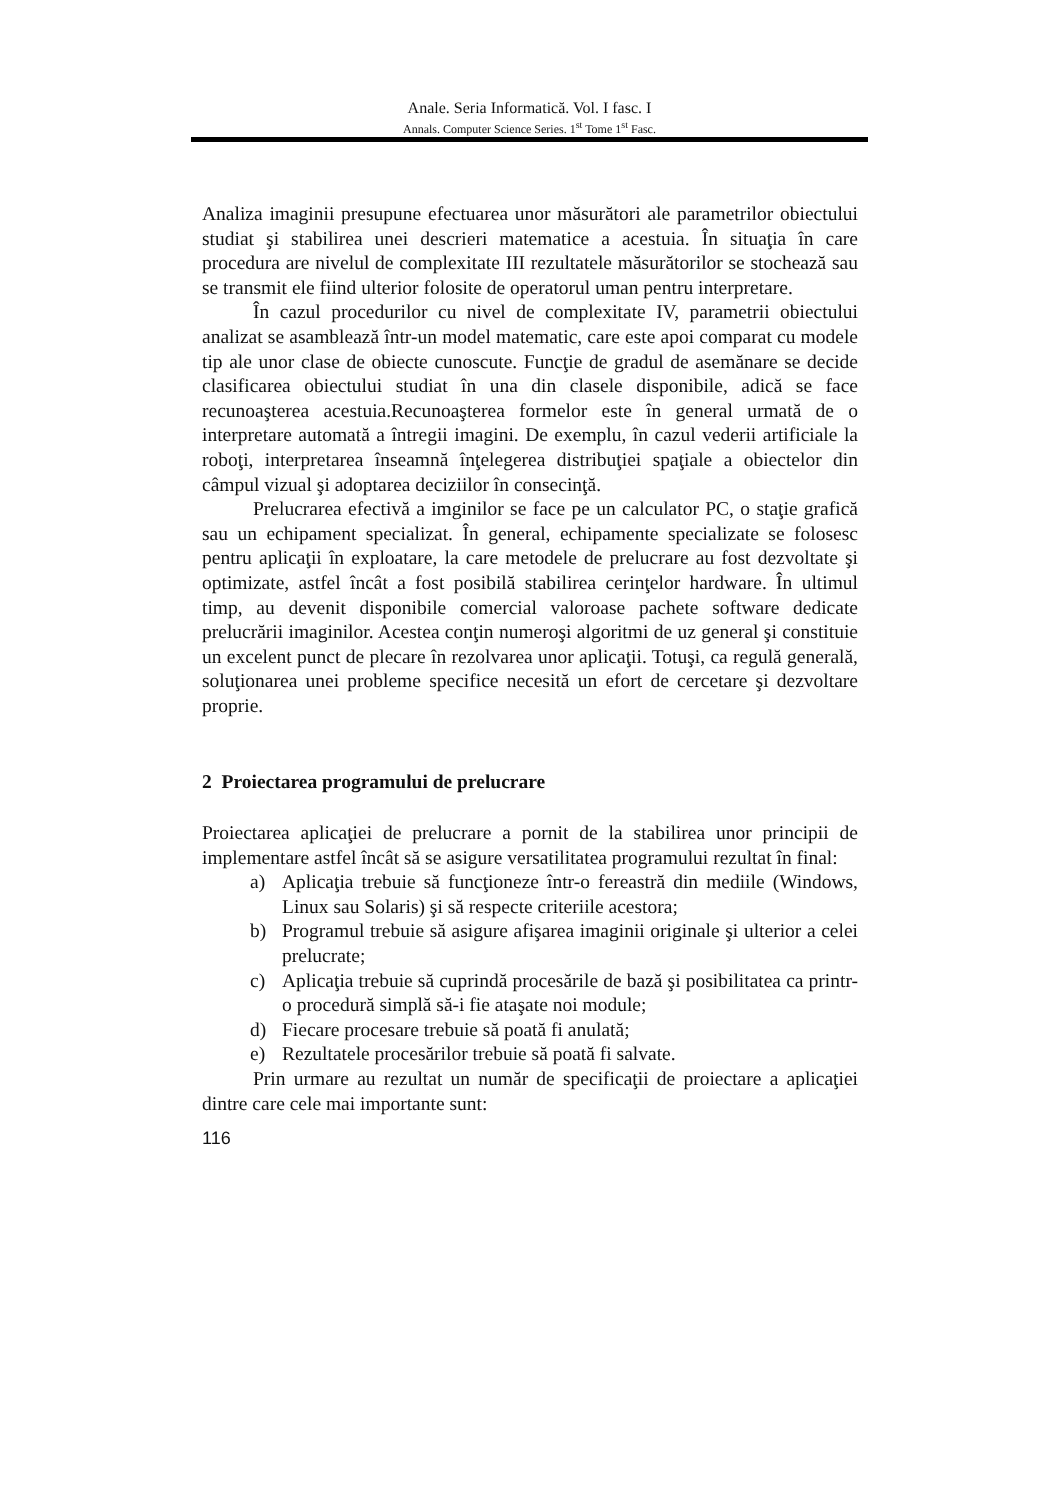Anale. Seria Informatică. Vol. I fasc. I
Annals. Computer Science Series. 1<sup>st</sup> Tome 1<sup>st</sup> Fasc.
Analiza imaginii presupune efectuarea unor măsurători ale parametrilor obiectului studiat şi stabilirea unei descrieri matematice a acestuia. În situaţia în care procedura are nivelul de complexitate III rezultatele măsurătorilor se stochează sau se transmit ele fiind ulterior folosite de operatorul uman pentru interpretare.
În cazul procedurilor cu nivel de complexitate IV, parametrii obiectului analizat se asamblează într-un model matematic, care este apoi comparat cu modele tip ale unor clase de obiecte cunoscute. Funcţie de gradul de asemănare se decide clasificarea obiectului studiat în una din clasele disponibile, adică se face recunoaşterea acestuia.Recunoaşterea formelor este în general urmată de o interpretare automată a întregii imagini. De exemplu, în cazul vederii artificiale la roboţi, interpretarea înseamnă înţelegerea distribuţiei spaţiale a obiectelor din câmpul vizual şi adoptarea deciziilor în consecinţă.
Prelucrarea efectivă a imginilor se face pe un calculator PC, o staţie grafică sau un echipament specializat. În general, echipamente specializate se folosesc pentru aplicaţii în exploatare, la care metodele de prelucrare au fost dezvoltate şi optimizate, astfel încât a fost posibilă stabilirea cerinţelor hardware. În ultimul timp, au devenit disponibile comercial valoroase pachete software dedicate prelucrării imaginilor. Acestea conţin numeroşi algoritmi de uz general şi constituie un excelent punct de plecare în rezolvarea unor aplicaţii. Totuşi, ca regulă generală, soluţionarea unei probleme specifice necesită un efort de cercetare şi dezvoltare proprie.
2 Proiectarea programului de prelucrare
Proiectarea aplicaţiei de prelucrare a pornit de la stabilirea unor principii de implementare astfel încât să se asigure versatilitatea programului rezultat în final:
a) Aplicaţia trebuie să funcţioneze într-o fereastră din mediile (Windows, Linux sau Solaris) şi să respecte criteriile acestora;
b) Programul trebuie să asigure afişarea imaginii originale şi ulterior a celei prelucrate;
c) Aplicaţia trebuie să cuprindă procesările de bază şi posibilitatea ca printr-o procedură simplă să-i fie ataşate noi module;
d) Fiecare procesare trebuie să poată fi anulată;
e) Rezultatele procesărilor trebuie să poată fi salvate.
Prin urmare au rezultat un număr de specificaţii de proiectare a aplicaţiei dintre care cele mai importante sunt:
116